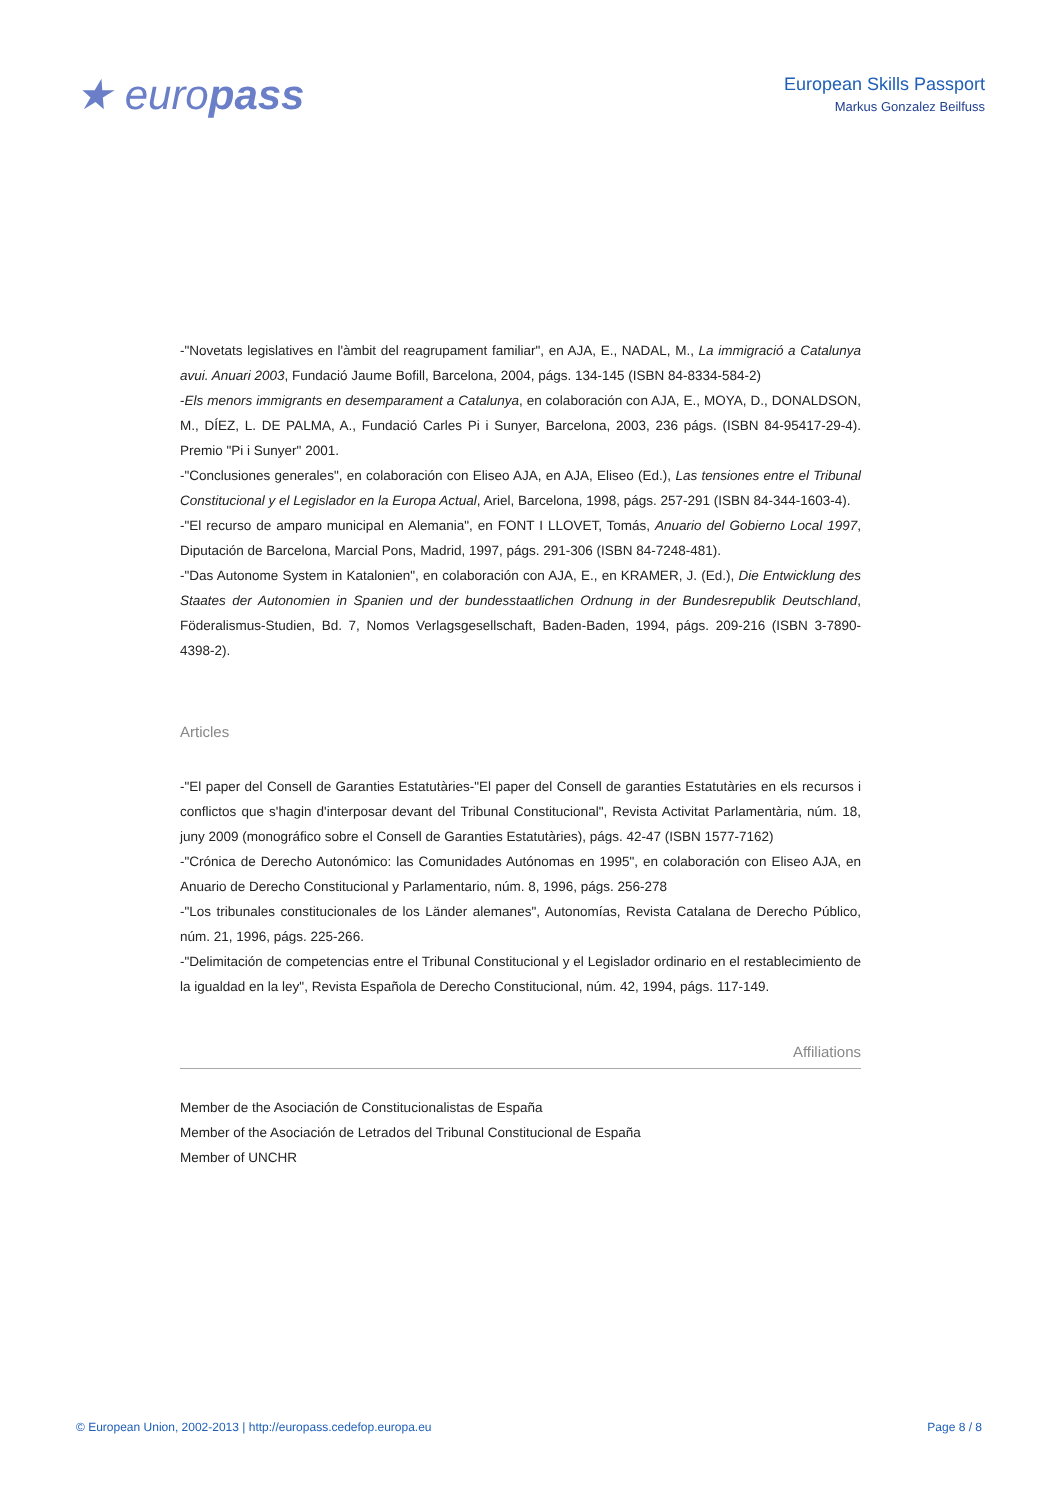★ europass
European Skills Passport
Markus Gonzalez Beilfuss
-"Novetats legislatives en l'àmbit del reagrupament familiar", en AJA, E., NADAL, M., La immigració a Catalunya avui. Anuari 2003, Fundació Jaume Bofill, Barcelona, 2004, págs. 134-145 (ISBN 84-8334-584-2)
-Els menors immigrants en desemparament a Catalunya, en colaboración con AJA, E., MOYA, D., DONALDSON, M., DÍEZ, L. DE PALMA, A., Fundació Carles Pi i Sunyer, Barcelona, 2003, 236 págs. (ISBN 84-95417-29-4). Premio "Pi i Sunyer" 2001.
-"Conclusiones generales", en colaboración con Eliseo AJA, en AJA, Eliseo (Ed.), Las tensiones entre el Tribunal Constitucional y el Legislador en la Europa Actual, Ariel, Barcelona, 1998, págs. 257-291 (ISBN 84-344-1603-4).
-"El recurso de amparo municipal en Alemania", en FONT I LLOVET, Tomás, Anuario del Gobierno Local 1997, Diputación de Barcelona, Marcial Pons, Madrid, 1997, págs. 291-306 (ISBN 84-7248-481).
-"Das Autonome System in Katalonien", en colaboración con AJA, E., en KRAMER, J. (Ed.), Die Entwicklung des Staates der Autonomien in Spanien und der bundesstaatlichen Ordnung in der Bundesrepublik Deutschland, Föderalismus-Studien, Bd. 7, Nomos Verlagsgesellschaft, Baden-Baden, 1994, págs. 209-216 (ISBN 3-7890-4398-2).
Articles
-"El paper del Consell de Garanties Estatutàries-"El paper del Consell de garanties Estatutàries en els recursos i conflictos que s'hagin d'interposar devant del Tribunal Constitucional", Revista Activitat Parlamentària, núm. 18, juny 2009 (monográfico sobre el Consell de Garanties Estatutàries), págs. 42-47 (ISBN 1577-7162)
-"Crónica de Derecho Autonómico: las Comunidades Autónomas en 1995", en colaboración con Eliseo AJA, en Anuario de Derecho Constitucional y Parlamentario, núm. 8, 1996, págs. 256-278
-"Los tribunales constitucionales de los Länder alemanes", Autonomías, Revista Catalana de Derecho Público, núm. 21, 1996, págs. 225-266.
-"Delimitación de competencias entre el Tribunal Constitucional y el Legislador ordinario en el restablecimiento de la igualdad en la ley", Revista Española de Derecho Constitucional, núm. 42, 1994, págs. 117-149.
Affiliations
Member de the Asociación de Constitucionalistas de España
Member of the Asociación de Letrados del Tribunal Constitucional de España
Member of UNCHR
© European Union, 2002-2013 | http://europass.cedefop.europa.eu Page 8 / 8